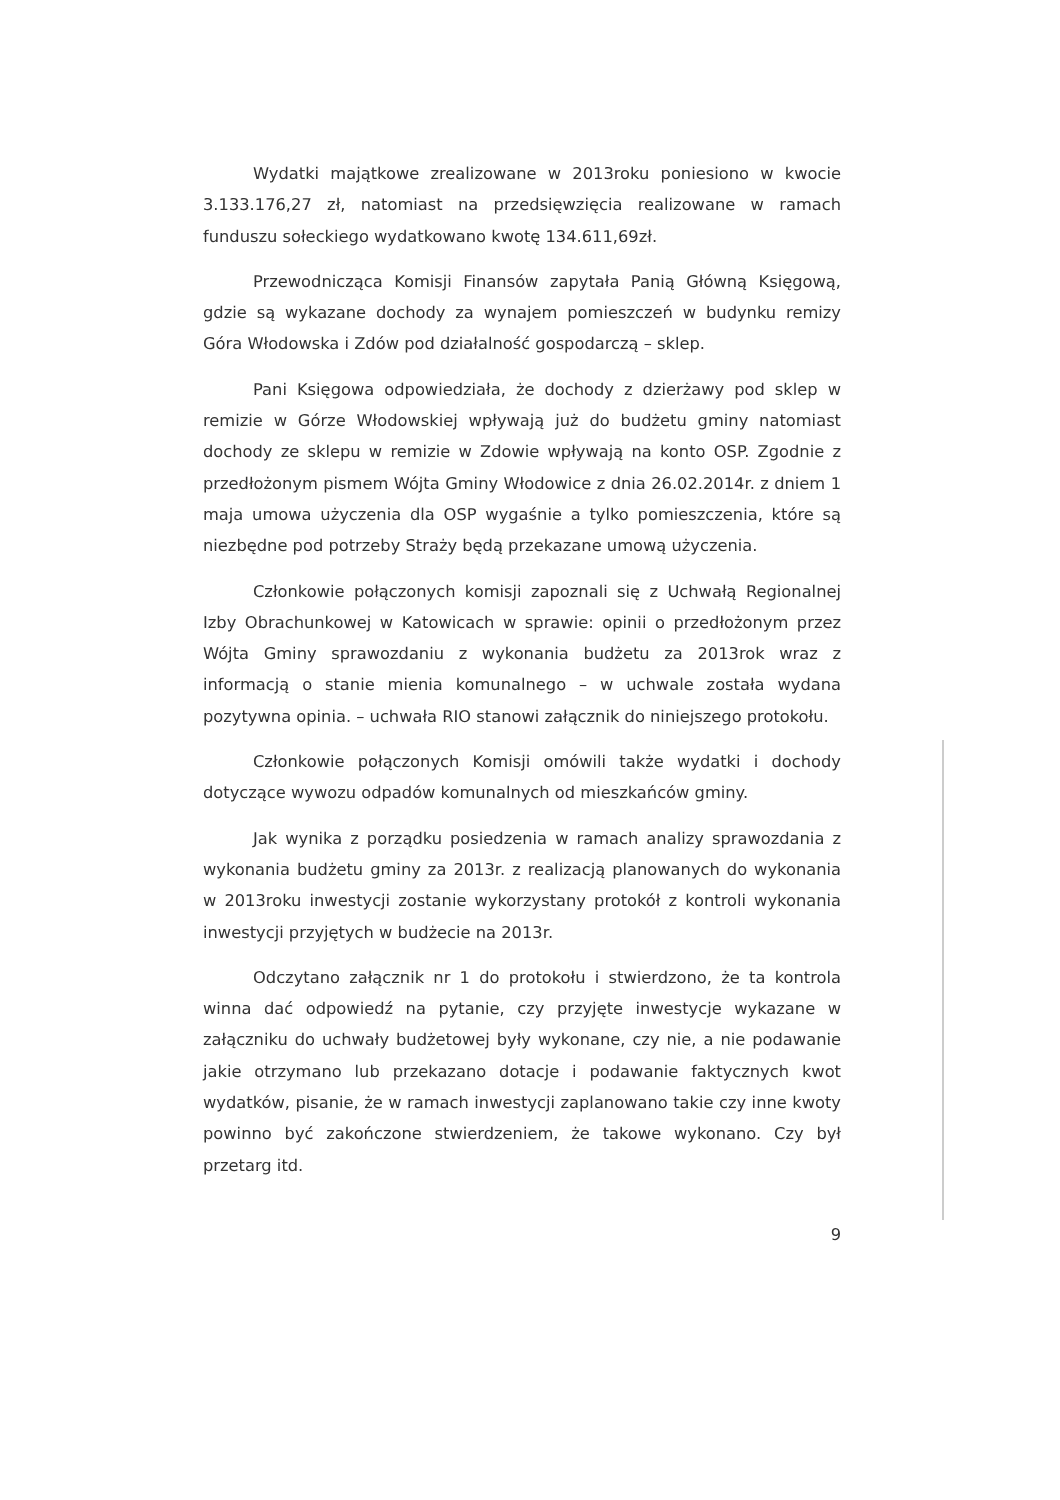Wydatki majątkowe zrealizowane w 2013roku poniesiono w kwocie 3.133.176,27 zł, natomiast na przedsięwzięcia realizowane w ramach funduszu sołeckiego wydatkowano kwotę 134.611,69zł.
Przewodnicząca Komisji Finansów zapytała Panią Główną Księgową, gdzie są wykazane dochody za wynajem pomieszczeń w budynku remizy Góra Włodowska i Zdów pod działalność gospodarczą – sklep.
Pani Księgowa odpowiedziała, że dochody z dzierżawy pod sklep w remizie w Górze Włodowskiej wpływają już do budżetu gminy natomiast dochody ze sklepu w remizie w Zdowie wpływają na konto OSP. Zgodnie z przedłożonym pismem Wójta Gminy Włodowice z dnia 26.02.2014r. z dniem 1 maja umowa użyczenia dla OSP wygaśnie a tylko pomieszczenia, które są niezbędne pod potrzeby Straży będą przekazane umową użyczenia.
Członkowie połączonych komisji zapoznali się z Uchwałą Regionalnej Izby Obrachunkowej w Katowicach w sprawie: opinii o przedłożonym przez Wójta Gminy sprawozdaniu z wykonania budżetu za 2013rok wraz z informacją o stanie mienia komunalnego – w uchwale została wydana pozytywna opinia. – uchwała RIO stanowi załącznik do niniejszego protokołu.
Członkowie połączonych Komisji omówili także wydatki i dochody dotyczące wywozu odpadów komunalnych od mieszkańców gminy.
Jak wynika z porządku posiedzenia w ramach analizy sprawozdania z wykonania budżetu gminy za 2013r. z realizacją planowanych do wykonania w 2013roku inwestycji zostanie wykorzystany protokół z kontroli wykonania inwestycji przyjętych w budżecie na 2013r.
Odczytano załącznik nr 1 do protokołu i stwierdzono, że ta kontrola winna dać odpowiedź na pytanie, czy przyjęte inwestycje wykazane w załączniku do uchwały budżetowej były wykonane, czy nie, a nie podawanie jakie otrzymano lub przekazano dotacje i podawanie faktycznych kwot wydatków, pisanie, że w ramach inwestycji zaplanowano takie czy inne kwoty powinno być zakończone stwierdzeniem, że takowe wykonano. Czy był przetarg itd.
9